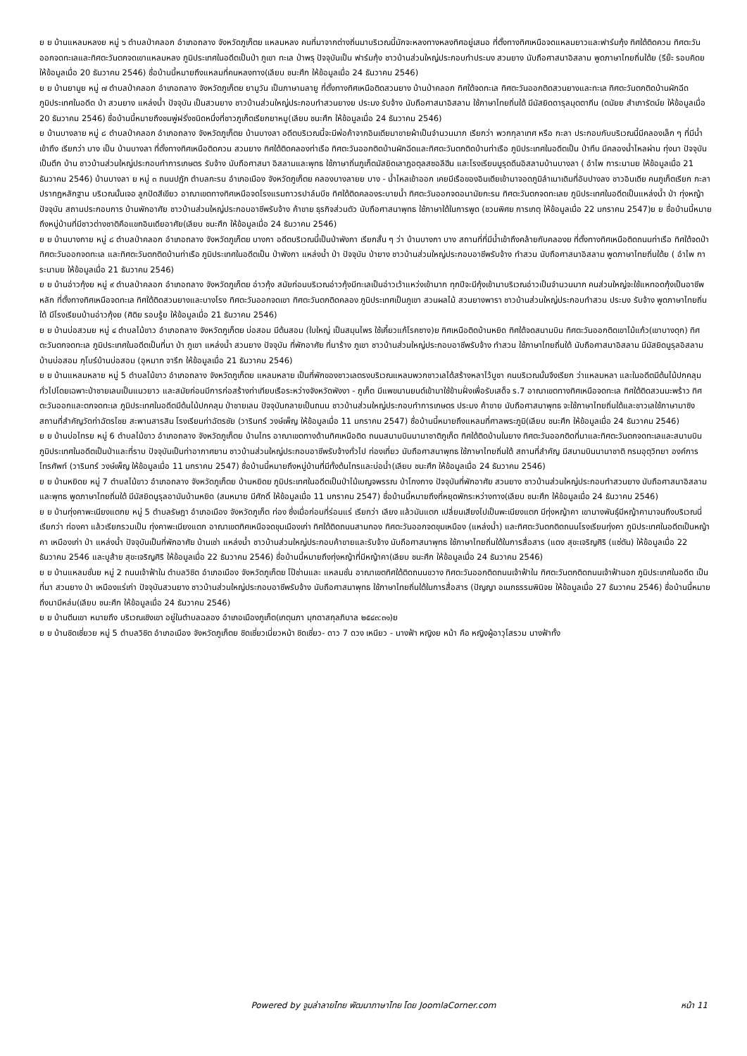ย ย บ้านแหลมหลงย หมู่ ๖ ตำบลป่าคลอก อำเภอถลาง จังหวัดภูเก็ตย แหลมหลง คนที่มาจากต่างถิ่นมาบริเวณนี้มักจะหลงทางหลงทิศอยู่เสมอ ที่ตั้งทางทิศเหนือจดแหลมยาวและฟาร์มกุ้ง ทิศใต้ติดควน ทิศตะวันออกจดทะเลและทิศตะวันตกจดเขาแหลมหลง ภูมิประเทศในอดีตเป็นป่า ภูเขา ทะเล ป่าพรุ ปัจจุบันเป็น ฟาร์มกุ้ง ชาวบ้านส่วนใหญ่ประกอบทำประมง สวนยาง นับถือศาสนาอิสลาม พูดภาษาไทยถิ่นใต้ย (รีย๊ะ รอบคิดย ให้ข้อมูลเมื่อ 20 ธันวาคม 2546) ชื่อบ้านนี้หมายถึงแหลมที่คนหลงทาง(เลียบ ชนะศึก ให้ข้อมูลเมื่อ 24 ธันวาคม 2546)
ย ย บ้านยามูย หมู่ ๗ ตำบลป่าคลอก อำเภอถลาง จังหวัดภูเก็ตย ยามูวัน เป็นภาษามลายู ที่ตั้งทางทิศเหนือติดสวนยาง บ้านป่าคลอก ทิศใต้จดทะเล ทิศตะวันออกติดสวนยางและทะเล ทิศตะวันตกติดบ้านผักฉีด ภูมิประเทศในอดีต ป่า สวนยาง แหล่งน้ำ ปัจจุบัน เป็นสวนยาง ชาวบ้านส่วนใหญ่ประกอบทำสวนยางย ประมง รับจ้าง นับถือศาสนาอิสลาม ใช้ภาษาไทยถิ่นใต้ มีมัสยิดดารุลมุตตากีน (ดนัยย สำเภารัตน์ย ให้ข้อมูลเมื่อ 20 ธันวาคม 2546) ชื่อบ้านนี้หมายถึงชมพู่ฝรั่งชนิดหนึ่งที่ชาวภูเก็ตเรียกยาหมู(เลียบ ชนะศึก ให้ข้อมูลเมื่อ 24 ธันวาคม 2546)
ย บ้านบางลาย หมู่ ๘ ตำบลป่าคลอก อำเภอถลาง จังหวัดภูเก็ตย บ้านบางลา อดีตบริเวณนี้จะมีพ่อค้าจากอินเดียมาขายผ้าเป็นจำนวนมาก เรียกว่า พวกกุลาเทศ หรือ กะลา ประกอบกับบริเวณนี้มีคลองเล็ก ๆ ที่มีน้ำเข้าถึง เรียกว่า บาง เป็น บ้านบางลา ที่ตั้งทางทิศเหนือติดควน สวนยาง ทิศใต้ติดคลองท่าเรือ ทิศตะวันออกติดบ้านผักฉีดและทิศตะวันตกติดบ้านท่าเรือ ภูมิประเทศในอดีตเป็น ป่าทึบ มีคลองน้ำไหลผ่าน ทุ่งนา ปัจจุบันเป็นตึก บ้าน ชาวบ้านส่วนใหญ่ประกอบทำการเกษตร รับจ้าง นับถือศาสนา อิสลามและพุทธ ใช้ภาษาถิ่นภูเก็ตมัสยิดเลาฎอตุลสซอลีฮีน และโรงเรียนนูรุดดีนอิสลามบ้านบางลา ( อำไพ การะนามย ให้ข้อมูลเมื่อ 21 ธันวาคม 2546) บ้านบางลา ย หมู่ ๓ ถนนปฏัก ตำบลกะรน อำเภอเมือง จังหวัดภูเก็ตย คลองบางลายย บาง - น้ำไหลเข้าออก เคยมีเรือของอินเดียเข้ามาจอดภูมิลำเนาเดิมที่อับปางลง ชาวอินเดีย คนภูเก็ตเรียก กะลา ปรากฏหลักฐาน บริเวณนั้นเจอ ลูกปัดสีเขียว อาณาเขตทางทิศเหนือจดโรงแรมถาวรปาล์มบีช ทิศใต้ติดคลองระบายน้ำ ทิศตะวันออกจดอนามัยกะรน ทิศตะวันตกจดทะเลย ภูมิประเทศในอดีตเป็นแหล่งน้ำ ป่า ทุ่งหญ้า ปัจจุบัน สถานประกอบการ บ้านพักอาศัย ชาวบ้านส่วนใหญ่ประกอบอาชีพรับจ้าง ค้าขาย ธุรกิจส่วนตัว นับถือศาสนาพุทธ ใช้ภาษาใต้ในการพูด (ชวนพิศย การเกตุ ให้ข้อมูลเมื่อ 22 มกราคม 2547)ย ย ชื่อบ้านนี้หมายถึงหมู่บ้านที่มีชาวต่างชาติคือแขกอินเดียอาศัย(เลียบ ชนะศึก ให้ข้อมูลเมื่อ 24 ธันวาคม 2546)
ย ย บ้านบางกาย หมู่ ๘ ตำบลป่าคลอก อำเภอถลาง จังหวัดภูเก็ตย บางกา อดีตบริเวณนี้เป็นป่าพังกา เรียกสั้น ๆ ว่า บ้านบางกา บาง สถานที่ที่มีน้ำเข้าถึงคล้ายกับคลองย ที่ตั้งทางทิศเหนือติดถนนท่าเรือ ทิศใต้จดป่า ทิศตะวันออกจดทะเล และทิศตะวันตกติดบ้านท่าเรือ ภูมิประเทศในอดีตเป็น ป่าพังกา แหล่งน้ำ ป่า ปัจจุบัน ป่ายาง ชาวบ้านส่วนใหญ่ประกอบอาชีพรับจ้าง ทำสวน นับถือศาสนาอิสลาม พูดภาษาไทยถิ่นใต้ย ( อำไพ การะนามย ให้ข้อมูลเมื่อ 21 ธันวาคม 2546)
ย ย บ้านอ่าวกุ้งย หมู่ ๙ ตำบลป่าคลอก อำเภอถลาง จังหวัดภูเก็ตย อ่าวกุ้ง สมัยก่อนบริเวณอ่าวกุ้งมีทะเลเป็นอ่าวเว้าแหว่งเข้ามาก ทุกปีจะมีกุ้งเข้ามาบริเวณอ่าวเป็นจำนวนมาก คนส่วนใหญ่จะใช้แหทอดกุ้งเป็นอาชีพหลัก ที่ตั้งทางทิศเหนือจดทะเล ทิศใต้ติดสวนยางและบางโรง ทิศตะวันออกจดเขา ทิศตะวันตกติดคลอง ภูมิประเทศเป็นภูเขา สวนผลไม้ สวนยางพารา ชาวบ้านส่วนใหญ่ประกอบทำสวน ประมง รับจ้าง พูดภาษาไทยถิ่นใต้ มีโรงเรียนบ้านอ่าวกุ้งย (ศิติย รอบรู้ย ให้ข้อมูลเมื่อ 21 ธันวาคม 2546)
ย ย บ้านบ่อสวมย หมู่ ๔ ตำบลไม้ขาว อำเภอถลาง จังหวัดภูเก็ตย บ่อสอม มีต้นสอม (ใบใหญ่ เป็นสมุนไพร ใช้เคี้ยวแก้โรคซาง)ย ทิศเหนือติดบ้านหยิด ทิศใต้จดสนามบิน ทิศตะวันออกติดเขาไม้แก้ว(เขาบางดุก) ทิศตะวันตกจดทะเล ภูมิประเทศในอดีตเป็นที่นา ป่า ภูเขา แหล่งน้ำ สวนยาง ปัจจุบัน ที่พักอาศัย ที่นาร้าง ภูเขา ชาวบ้านส่วนใหญ่ประกอบอาชีพรับจ้าง ทำสวน ใช้ภาษาไทยถิ่นใต้ นับถือศาสนาอิสลาม มีมัสยิดนูรุลอิสลามบ้านบ่อสอม กุโบร์บ้านบ่อสอม (อุหมาก จารึก ให้ข้อมูลเมื่อ 21 ธันวาคม 2546)
ย ย บ้านแหลมหลาย หมู่ 5 ตำบลไม้ขาว อำเภอถลาง จังหวัดภูเก็ตย แหลมหลาย เป็นที่พักของชาวเลตรงบริเวณแหลมพวกชาวเลได้สร้างหลาไว้บูชา คนบริเวณนั้นจึงเรียก ว่าแหลมหลา และในอดีตมีต้นไม้ปกคลุมทั่วไปโดยเฉพาะป่าชายเลนเป็นแนวยาว และสมัยก่อนมีการก่อสร้างท่าเทียบเรือระหว่างจังหวัดพังงา - ภูเก็ต มีแพขนานยนต์เข้ามาใช้ข้ามฝั่งเพื่อรับเสด็จ ร.7 อาณาเขตทางทิศเหนือจดทะเล ทิศใต้ติดสวนมะพร้าว ทิศตะวันออกและตกจดทะเล ภูมิประเทศในอดีตมีต้นไม้ปกคลุม ป่าชายเลน ปัจจุบันกลายเป็นถนน ชาวบ้านส่วนใหญ่ประกอบทำการเกษตร ประมง ค้าขาย นับถือศาสนาพุทธ จะใช้ภาษาไทยถิ่นใต้และชาวเลใช้ภาษามาซิง สถานที่สำคัญวัดท่าฉัตรไชย สะพานสารสิน โรงเรียนท่าฉัตรชัย (วารินทร์ วงษ์เพ็ญ ให้ข้อมูลเมื่อ 11 มกราคม 2547) ชื่อบ้านนี้หมายถึงแหลมที่ศาลพระภูมิ(เลียบ ชนะศึก ให้ข้อมูลเมื่อ 24 ธันวาคม 2546)
ย ย บ้านบ่อไทรย หมู่ 6 ตำบลไม้ขาว อำเภอถลาง จังหวัดภูเก็ตย บ้านไทร อาณาเขตทางด้านทิศเหนือติด ถนนสนามบินนานาชาติภูเก็ต ทิศใต้ติดบ้านในยาง ทิศตะวันออกติดที่นาและทิศตะวันตกจดทะเลและสนามบิน ภูมิประเทศในอดีตเป็นป่าและที่ราบ ปัจจุบันเป็นท่าอากาศยาน ชาวบ้านส่วนใหญ่ประกอบอาชีพรับจ้างทั่วไป ท่องเที่ยว นับถือศาสนาพุทธ ใช้ภาษาไทยถิ่นใต้ สถานที่สำคัญ มีสนามบินนานาชาติ กรมอุตุวิทยา องค์การโทรศัพท์ (วารินทร์ วงษ์เพ็ญ ให้ข้อมูลเมื่อ 11 มกราคม 2547) ชื่อบ้านนี้หมายถึงหมู่บ้านที่มีทั้งต้นไทรและบ่อน้ำ(เลียบ ชนะศึก ให้ข้อมูลเมื่อ 24 ธันวาคม 2546)
ย ย บ้านหยิดย หมู่ 7 ตำบลไม้ขาว อำเภอถลาง จังหวัดภูเก็ตย บ้านหยิดย ภูมิประเทศในอดีตเป็นป่าไม้เบญจพรรณ ป่าโกงกาง ปัจจุบันที่พักอาศัย สวนยาง ชาวบ้านส่วนใหญ่ประกอบทำสวนยาง นับถือศาสนาอิสลามและพุทธ พูดภาษาไทยถิ่นใต้ มีมัสยิดนูรุลอามันบ้านหยิด (สมหมาย มีศักดิ์ ให้ข้อมูลเมื่อ 11 มกราคม 2547) ชื่อบ้านนี้หมายถึงที่หยุดพักระหว่างทาง(เลียบ ชนะศึก ให้ข้อมูลเมื่อ 24 ธันวาคม 2546)
ย ย บ้านทุ่งคาพะเนียงแตกย หมู่ 5 ตำบลรัษฎา อำเภอเมือง จังหวัดภูเก็ต ท่อง ซึ่งเมื่อก่อนที่ร่อนแร่ เรียกว่า เลียง แล้วมันแตก เปลี่ยนเสียงไปเป็นพะเนียงแตก มีทุ่งหญ้าคา เขานางพันธุ์มีหญ้าคามาจนถึงบริเวณนี่เรียกว่า ท่องคา แล้วเรียกรวมเป็น ทุ่งคาพะเนียงแตก อาณาเขตทิศเหนือจดขุมเมืองเก่า ทิศใต้ติดถนนสามกอง ทิศตะวันออกจดขุมเหมือง (แหล่งน้ำ) และทิศตะวันตกติดถนนโรงเรียนทุ่งคา ภูมิประเทศในอดีตเป็นหญ้าคา เหมืองเก่า ป่า แหล่งน้ำ ปัจจุบันเป็นที่พักอาศัย บ้านเช่า แหล่งน้ำ ชาวบ้านส่วนใหญ่ประกอบค้าขายและรับจ้าง นับถือศาสนาพุทธ ใช้ภาษาไทยถิ่นใต้ในการสื่อสาร (แดง สุขะเจริญศิริ (แซ่ตัน) ให้ข้อมูลเมื่อ 22 ธันวาคม 2546 และบูส้าย สุขะเจริญศิริ ให้ข้อมูลเมื่อ 22 ธันวาคม 2546) ชื่อบ้านนี้หมายถึงทุ่งหญ้าที่มีหญ้าคา(เลียบ ชนะศึก ให้ข้อมูลเมื่อ 24 ธันวาคม 2546)
ย ย บ้านแหลมชั่นย หมู่ 2 ถนนเจ้าฟ้าใน ตำบลวิชิต อำเภอเมือง จังหวัดภูเก็ตย โป๊ช่านและ แหลมชั่น อาณาเขตทิศใต้ติดถนนขวาง ทิศตะวันออกติดถนนเจ้าฟ้าใน ทิศตะวันตกติดถนนเจ้าฟ้านอก ภูมิประเทศในอดีต เป็นที่นา สวนยาง ป่า เหมืองแร่เก่า ปัจจุบันสวนยาง ชาวบ้านส่วนใหญ่ประกอบอาชีพรับจ้าง นับถือศาสนาพุทธ ใช้ภาษาไทยถิ่นใต้ในการสื่อสาร (ปัญญา อเนกธรรมพินิจย ให้ข้อมูลเมื่อ 27 ธันวาคม 2546) ชื่อบ้านนี้หมายถึงนามีหล่ม(เลียบ ชนะศึก ให้ข้อมูลเมื่อ 24 ธันวาคม 2546)
ย ย บ้านตีนเขา หมายถึง บริเวณเชิงเขา อยู่ในตำบลฉลอง อำเภอเมืองภูเก็ต(เกตุนภา มุกดาสกุลภิบาล ๒๕๔๓:๓๑)ย
ย ย บ้านชิดเชี่ยวย หมู่ 5 ตำบลวิชิต อำเภอเมือง จังหวัดภูเก็ตย ชิดเชี่ยวเนี่ยวหม้า ชิดเชี่ยว- ดาว 7 ดวง เหนียว - นางฟ้า หญิงย หม้า คือ หญิงผู้อาวุโสรวม นางฟ้าทั้ง
Powered by จูมล่าลายไทย พัฒนาภาษาไทย โดย JoomlaCorner.com
หน้า 11